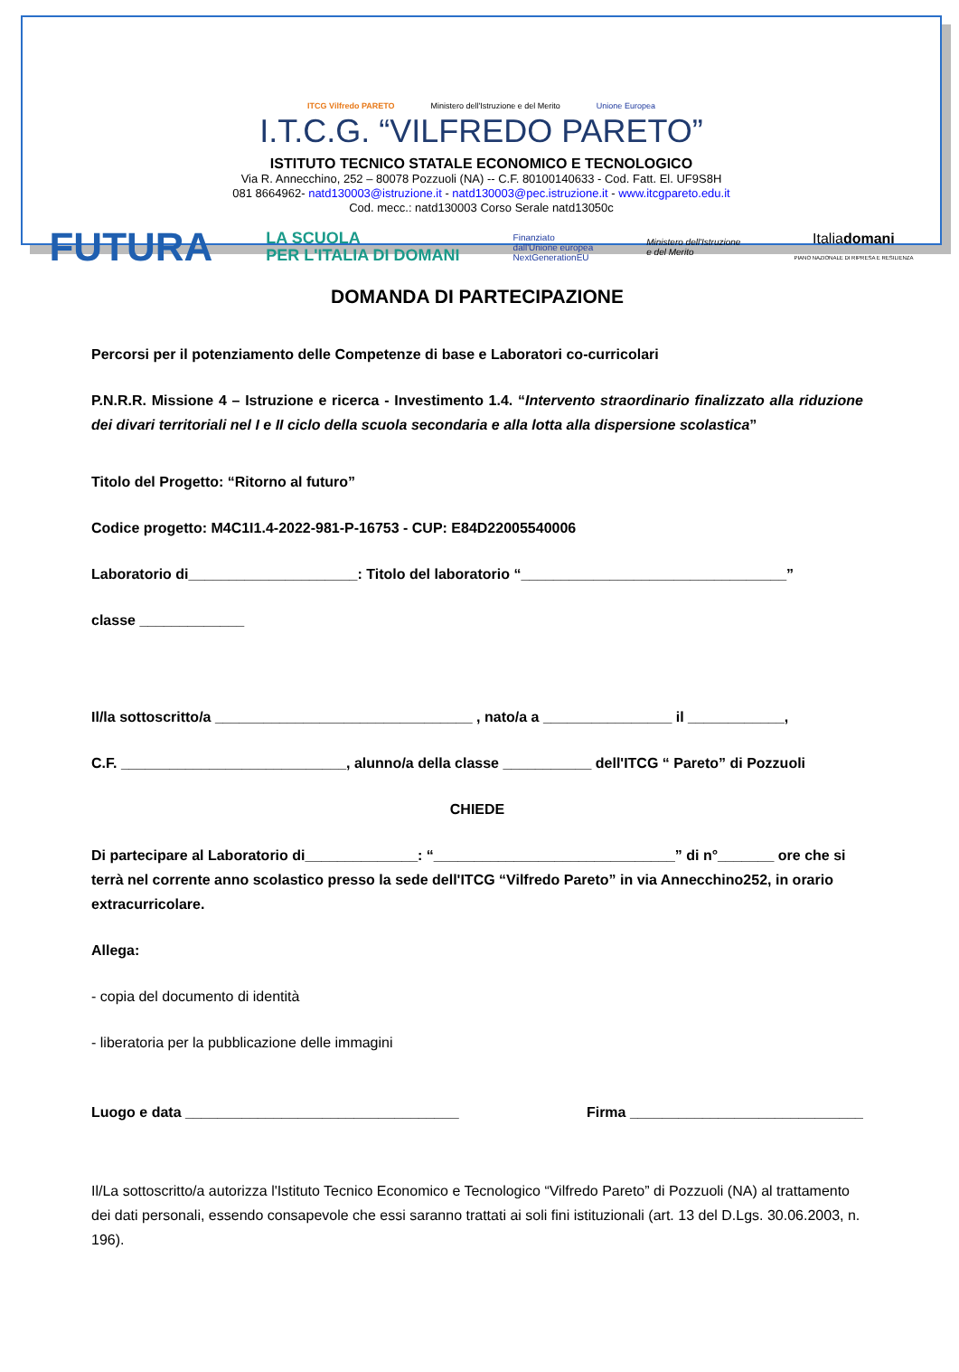ITCG Vilfredo PARETO
Ministero dell'Istruzione e del Merito
Unione Europea
I.T.C.G. “VILFREDO PARETO”
ISTITUTO TECNICO STATALE ECONOMICO E TECNOLOGICO
Via R. Annecchino, 252 – 80078 Pozzuoli (NA) -- C.F. 80100140633 - Cod. Fatt. El. UF9S8H
081 8664962- natd130003@istruzione.it - natd130003@pec.istruzione.it - www.itcgpareto.edu.it
Cod. mecc.: natd130003 Corso Serale natd13050c
FUTURA LA SCUOLA
PER L'ITALIA DI DOMANI Finanziato
dall'Unione europea
NextGenerationEU Ministero dell'Istruzione
e del Merito Italiadomani
PIANO NAZIONALE DI RIPRESA E RESILIENZA
DOMANDA DI PARTECIPAZIONE
Percorsi per il potenziamento delle Competenze di base e Laboratori co-curricolari
P.N.R.R. Missione 4 – Istruzione e ricerca - Investimento 1.4. “Intervento straordinario finalizzato alla riduzione dei divari territoriali nel I e II ciclo della scuola secondaria e alla lotta alla dispersione scolastica”
Titolo del Progetto: “Ritorno al futuro”
Codice progetto: M4C1I1.4-2022-981-P-16753 - CUP: E84D22005540006
Laboratorio di_____________________: Titolo del laboratorio “_________________________________”
classe _____________
Il/la sottoscritto/a ________________________________ , nato/a a ________________ il ____________,
C.F. ____________________________, alunno/a della classe ___________ dell'ITCG “ Pareto” di Pozzuoli
CHIEDE
Di partecipare al Laboratorio di______________: “______________________________” di n°_______ ore che si terrà nel corrente anno scolastico presso la sede dell'ITCG “Vilfredo Pareto” in via Annecchino252, in orario extracurricolare.
Allega:
- copia del documento di identità
- liberatoria per la pubblicazione delle immagini
Luogo e data __________________________________ Firma _____________________________
Il/La sottoscritto/a autorizza l'Istituto Tecnico Economico e Tecnologico “Vilfredo Pareto” di Pozzuoli (NA) al trattamento dei dati personali, essendo consapevole che essi saranno trattati ai soli fini istituzionali (art. 13 del D.Lgs. 30.06.2003, n. 196).